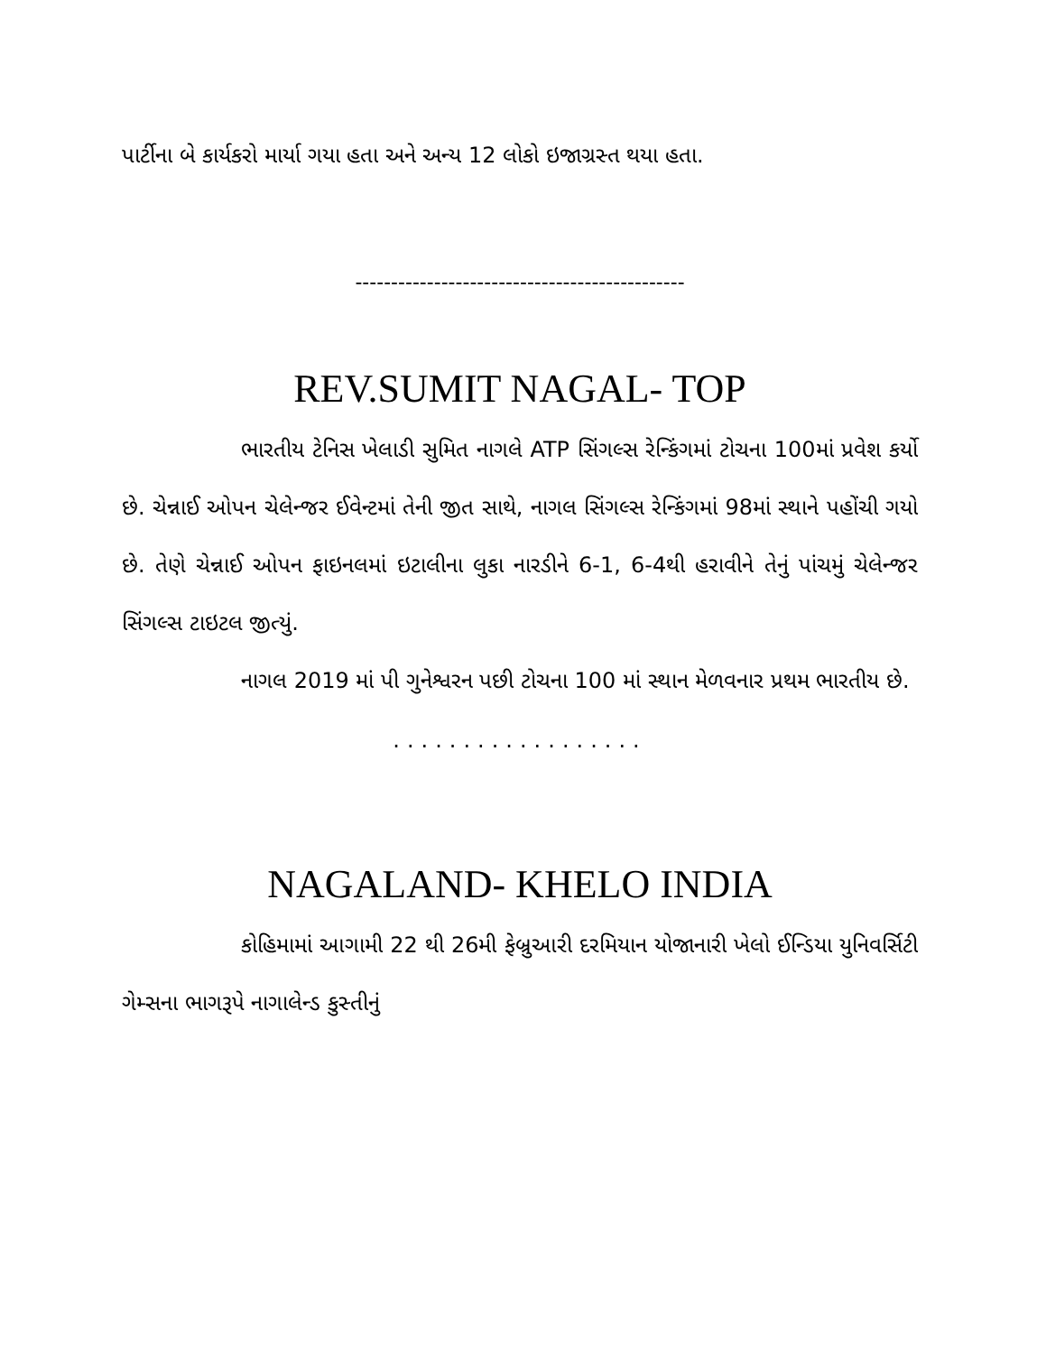પાર્ટીના બે કાર્યકરો માર્યા ગયા હતા અને અન્ય 12 લોકો ઇજાગ્રસ્ત થયા હતા.
----------------------------------------------
REV.SUMIT NAGAL- TOP
ભારતીય ટેનિસ ખેલાડી સુમિત નાગલે ATP સિંગલ્સ રેન્કિંગમાં ટોચના 100માં પ્રવેશ કર્યો છે. ચેન્નાઈ ઓપન ચેલેન્જર ઈવેન્ટમાં તેની જીત સાથે, નાગલ સિંગલ્સ રેન્કિંગમાં 98માં સ્થાને પહોંચી ગયો છે. તેણે ચેન્નાઈ ઓપન ફાઇનલમાં ઇટાલીના લુકા નારડીને 6-1, 6-4થી હરાવીને તેનું પાંચમું ચેલેન્જર સિંગલ્સ ટાઇટલ જીત્યું.
નાગલ 2019 માં પી ગુનેશ્વરન પછી ટોચના 100 માં સ્થાન મેળવનાર પ્રથમ ભારતીય છે.
..................
NAGALAND- KHELO INDIA
કોહિમામાં આગામી 22 થી 26મી ફેબ્રુઆરી દરમિયાન યોજાનારી ખેલો ઈન્ડિયા યુનિવર્સિટી ગેમ્સના ભાગરૂપે નાગાલેન્ડ કુસ્તીનું